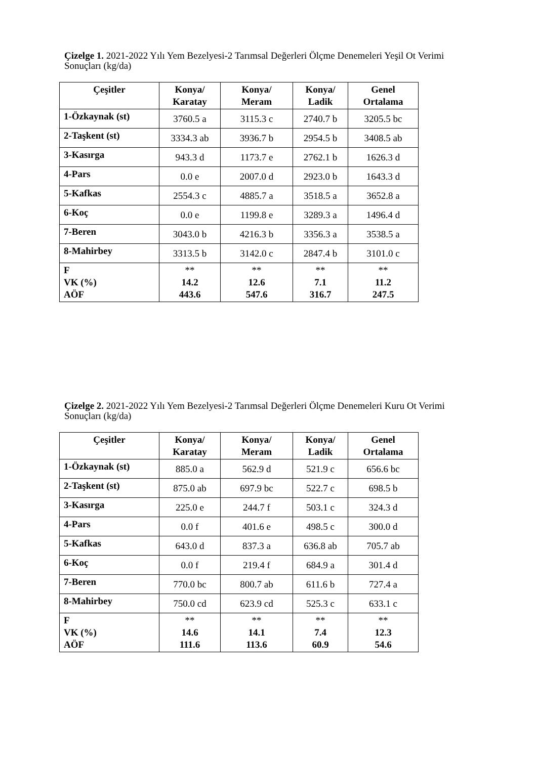Çizelge 1. 2021-2022 Yılı Yem Bezelyesi-2 Tarımsal Değerleri Ölçme Denemeleri Yeşil Ot Verimi Sonuçları (kg/da)
| Çeşitler | Konya/ Karatay | Konya/ Meram | Konya/ Ladik | Genel Ortalama |
| --- | --- | --- | --- | --- |
| 1-Özkaynak (st) | 3760.5 a | 3115.3 c | 2740.7 b | 3205.5 bc |
| 2-Taşkent (st) | 3334.3 ab | 3936.7 b | 2954.5 b | 3408.5 ab |
| 3-Kasırga | 943.3 d | 1173.7 e | 2762.1 b | 1626.3 d |
| 4-Pars | 0.0 e | 2007.0 d | 2923.0 b | 1643.3 d |
| 5-Kafkas | 2554.3 c | 4885.7 a | 3518.5 a | 3652.8 a |
| 6-Koç | 0.0 e | 1199.8 e | 3289.3 a | 1496.4 d |
| 7-Beren | 3043.0 b | 4216.3 b | 3356.3 a | 3538.5 a |
| 8-Mahirbey | 3313.5 b | 3142.0 c | 2847.4 b | 3101.0 c |
| F VK (%) AÖF | ** 14.2 443.6 | ** 12.6 547.6 | ** 7.1 316.7 | ** 11.2 247.5 |
Çizelge 2. 2021-2022 Yılı Yem Bezelyesi-2 Tarımsal Değerleri Ölçme Denemeleri Kuru Ot Verimi Sonuçları (kg/da)
| Çeşitler | Konya/ Karatay | Konya/ Meram | Konya/ Ladik | Genel Ortalama |
| --- | --- | --- | --- | --- |
| 1-Özkaynak (st) | 885.0 a | 562.9 d | 521.9 c | 656.6 bc |
| 2-Taşkent (st) | 875.0 ab | 697.9 bc | 522.7 c | 698.5 b |
| 3-Kasırga | 225.0 e | 244.7 f | 503.1 c | 324.3 d |
| 4-Pars | 0.0 f | 401.6 e | 498.5 c | 300.0 d |
| 5-Kafkas | 643.0 d | 837.3 a | 636.8 ab | 705.7 ab |
| 6-Koç | 0.0 f | 219.4 f | 684.9 a | 301.4 d |
| 7-Beren | 770.0 bc | 800.7 ab | 611.6 b | 727.4 a |
| 8-Mahirbey | 750.0 cd | 623.9 cd | 525.3 c | 633.1 c |
| F VK (%) AÖF | ** 14.6 111.6 | ** 14.1 113.6 | ** 7.4 60.9 | ** 12.3 54.6 |